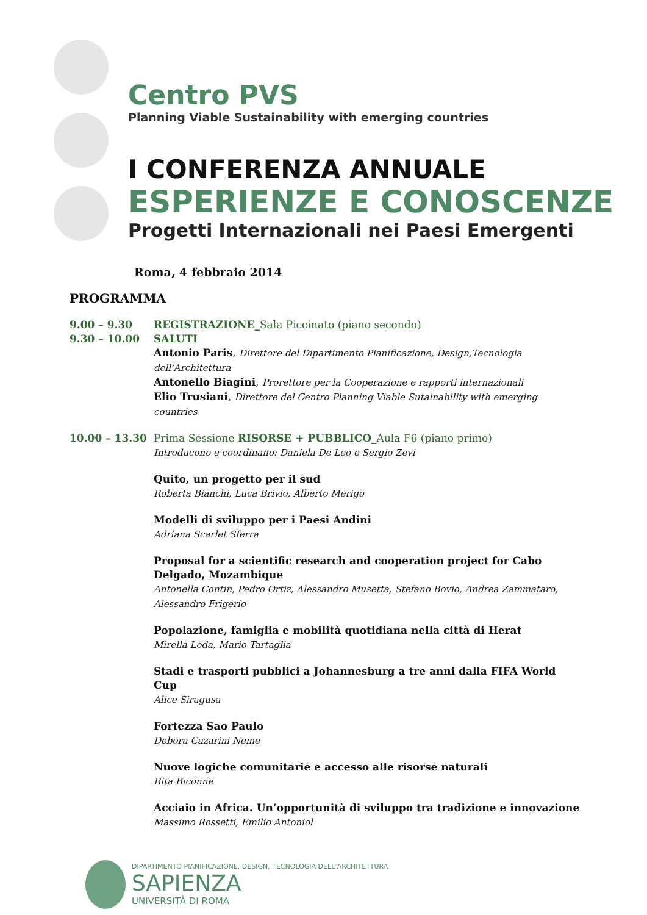Centro PVS
Planning Viable Sustainability with emerging countries
I CONFERENZA ANNUALE
ESPERIENZE E CONOSCENZE
Progetti Internazionali nei Paesi Emergenti
Roma, 4 febbraio 2014
PROGRAMMA
9.00 – 9.30 REGISTRAZIONE_Sala Piccinato (piano secondo)
9.30 – 10.00 SALUTI
Antonio Paris, Direttore del Dipartimento Pianificazione, Design,Tecnologia dell’Architettura
Antonello Biagini, Prorettore per la Cooperazione e rapporti internazionali
Elio Trusiani, Direttore del Centro Planning Viable Sutainability with emerging countries
10.00 – 13.30 Prima Sessione RISORSE + PUBBLICO_Aula F6 (piano primo)
Introducono e coordinano: Daniela De Leo e Sergio Zevi
Quito, un progetto per il sud
Roberta Bianchi, Luca Brivio, Alberto Merigo
Modelli di sviluppo per i Paesi Andini
Adriana Scarlet Sferra
Proposal for a scientific research and cooperation project for Cabo Delgado, Mozambique
Antonella Contin, Pedro Ortiz, Alessandro Musetta, Stefano Bovio, Andrea Zammataro, Alessandro Frigerio
Popolazione, famiglia e mobilità quotidiana nella città di Herat
Mirella Loda, Mario Tartaglia
Stadi e trasporti pubblici a Johannesburg a tre anni dalla FIFA World Cup
Alice Siragusa
Fortezza Sao Paulo
Debora Cazarini Neme
Nuove logiche comunitarie e accesso alle risorse naturali
Rita Biconne
Acciaio in Africa. Un’opportunità di sviluppo tra tradizione e innovazione
Massimo Rossetti, Emilio Antoniol
DIPARTIMENTO PIANIFICAZIONE, DESIGN, TECNOLOGIA DELL’ARCHITETTURA
SAPIENZA
UNIVERSITÀ DI ROMA